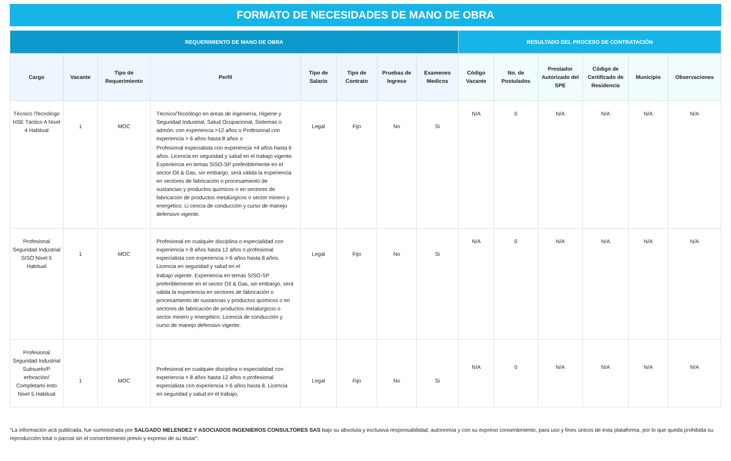FORMATO DE NECESIDADES DE MANO DE OBRA
| REQUERIMIENTO DE MANO DE OBRA | | | | | | | | RESULTADO DEL PROCESO DE CONTRATACIÓN | | | | | |
| --- | --- | --- | --- | --- | --- | --- | --- | --- | --- | --- | --- | --- | --- |
| Cargo | Vacante | Tipo de Requerimiento | Perfil | Tipo de Salario | Tipo de Contrato | Pruebas de Ingreso | Examenes Medicos | Código Vacante | No. de Postulados | Prestador Autorizado del SPE | Código de Certificado de Residencia | Municipio | Observaciones |
| Técnico /Tecnólogo HSE Táctico A Nivel 4 Habitual | 1 | MOC | Técnico/Tecnólogo en áreas de ingeniería, Higiene y Seguridad Industrial, Salud Ocupacional, Sistemas o admón. con experiencia >12 años o Profesional con experiencia > 6 años hasta 8 años o Profesional especialista con experiencia >4 años hasta 6 años. Licencia en seguridad y salud en el trabajo vigente. Experiencia en temas SISO-SP preferiblemente en el sector Oil & Gas, sin embargo, será válida la experiencia en sectores de fabricación o procesamiento de sustancias y productos químicos o en sectores de fabricación de productos metalúrgicos o sector minero y energético. Li cencia de conducción y curso de manejo defensivo vigente. | Legal | Fijo | No | Si | N/A | 0 | N/A | N/A | N/A | N/A |
| Profesional Seguridad Industrial SISO Nivel 5 Habitual | 1 | MOC | Profesional en cualquier disciplina o especialidad con experiencia > 8 años hasta 12 años o profesional especialista con experiencia > 6 años hasta 8 años. Licencia en seguridad y salud en el trabajo vigente. Experiencia en temas SISO-SP preferiblemente en el sector Oíl & Gas, sin embargo, será válida la experiencia en sectores de fabricación o procesamiento de sustancias y productos químicos o en sectores de fabricación de productos metalúrgicos o sector minero y energético. Licencia de conducción y curso de manejo defensivo vigente. | Legal | Fijo | No | Si | N/A | 0 | N/A | N/A | N/A | N/A |
| Profesional Seguridad Industrial Subsuelo/P erforación/ Completami ento Nivel 5 Habitual | 1 | MOC | Profesional en cualquier disciplina o especialidad con experiencia > 8 años hasta 12 años o profesional especialista con experiencia > 6 años hasta 8. Licencia en seguridad y salud en el trabajo, | Legal | Fijo | No | Si | N/A | 0 | N/A | N/A | N/A | N/A |
“La información acá publicada, fue suministrada por SALGADO MELENDEZ Y ASOCIADOS INGENIEROS CONSULTORES SAS bajo su absoluta y exclusiva responsabilidad, autonomía y con su expreso consentimiento, para uso y fines únicos de esta plataforma, por lo que queda prohibida su reproducción total o parcial sin el consentimiento previo y expreso de su titular”.